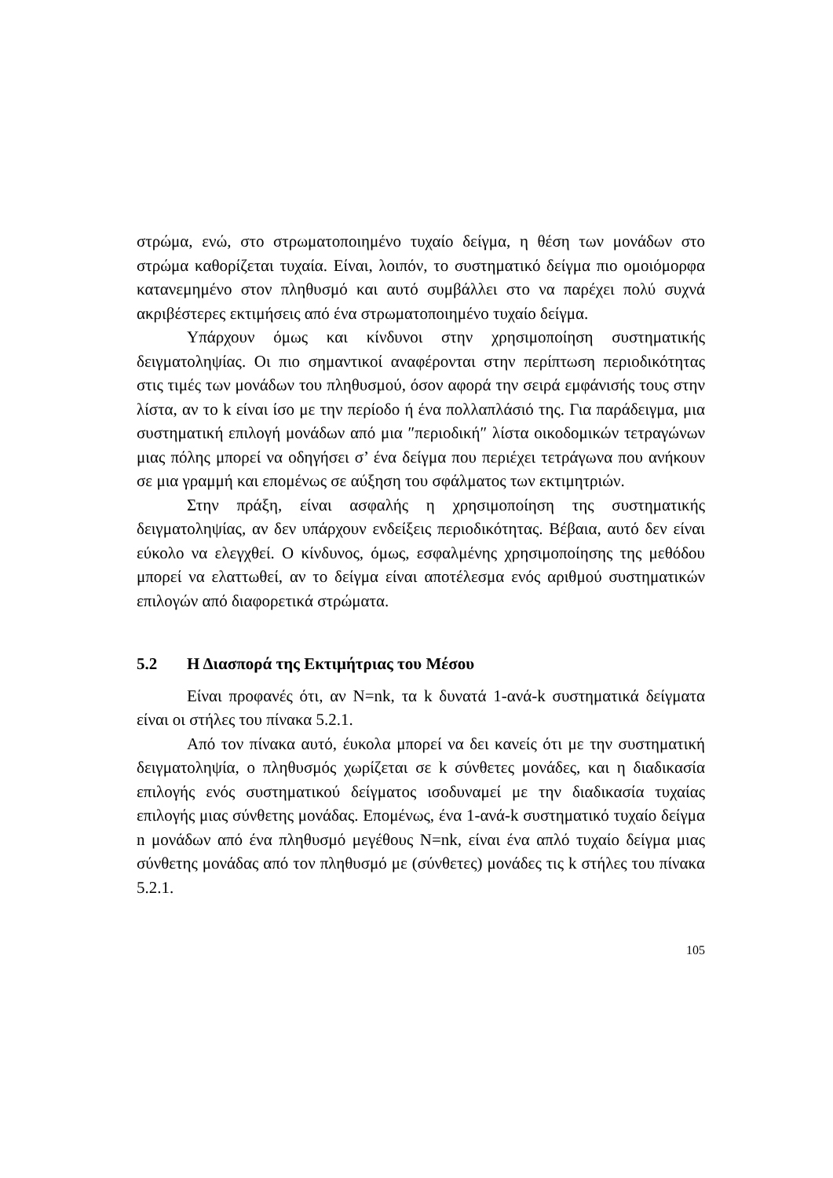στρώμα, ενώ, στο στρωματοποιημένο τυχαίο δείγμα, η θέση των μονάδων στο στρώμα καθορίζεται τυχαία. Είναι, λοιπόν, το συστηματικό δείγμα πιο ομοιόμορφα κατανεμημένο στον πληθυσμό και αυτό συμβάλλει στο να παρέχει πολύ συχνά ακριβέστερες εκτιμήσεις από ένα στρωματοποιημένο τυχαίο δείγμα.
Υπάρχουν όμως και κίνδυνοι στην χρησιμοποίηση συστηματικής δειγματοληψίας. Οι πιο σημαντικοί αναφέρονται στην περίπτωση περιοδικότητας στις τιμές των μονάδων του πληθυσμού, όσον αφορά την σειρά εμφάνισής τους στην λίστα, αν το k είναι ίσο με την περίοδο ή ένα πολλαπλάσιό της. Για παράδειγμα, μια συστηματική επιλογή μονάδων από μια ″περιοδική″ λίστα οικοδομικών τετραγώνων μιας πόλης μπορεί να οδηγήσει σ’ ένα δείγμα που περιέχει τετράγωνα που ανήκουν σε μια γραμμή και επομένως σε αύξηση του σφάλματος των εκτιμητριών.
Στην πράξη, είναι ασφαλής η χρησιμοποίηση της συστηματικής δειγματοληψίας, αν δεν υπάρχουν ενδείξεις περιοδικότητας. Βέβαια, αυτό δεν είναι εύκολο να ελεγχθεί. Ο κίνδυνος, όμως, εσφαλμένης χρησιμοποίησης της μεθόδου μπορεί να ελαττωθεί, αν το δείγμα είναι αποτέλεσμα ενός αριθμού συστηματικών επιλογών από διαφορετικά στρώματα.
5.2 Η Διασπορά της Εκτιμήτριας του Μέσου
Είναι προφανές ότι, αν N=nk, τα k δυνατά 1-ανά-k συστηματικά δείγματα είναι οι στήλες του πίνακα 5.2.1.
Από τον πίνακα αυτό, έυκολα μπορεί να δει κανείς ότι με την συστηματική δειγματοληψία, ο πληθυσμός χωρίζεται σε k σύνθετες μονάδες, και η διαδικασία επιλογής ενός συστηματικού δείγματος ισοδυναμεί με την διαδικασία τυχαίας επιλογής μιας σύνθετης μονάδας. Επομένως, ένα 1-ανά-k συστηματικό τυχαίο δείγμα n μονάδων από ένα πληθυσμό μεγέθους N=nk, είναι ένα απλό τυχαίο δείγμα μιας σύνθετης μονάδας από τον πληθυσμό με (σύνθετες) μονάδες τις k στήλες του πίνακα 5.2.1.
105